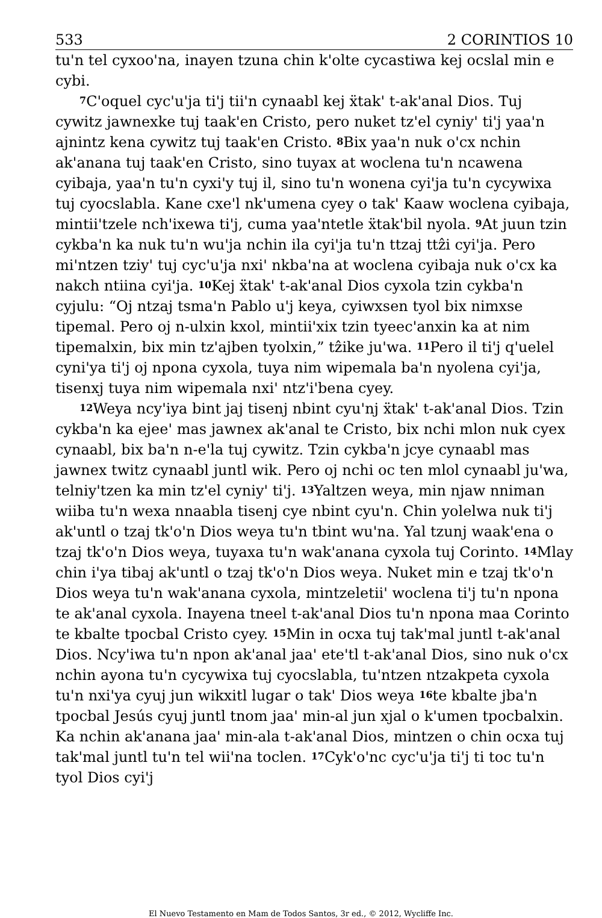533 2 CORINTIOS 10
tu'n tel cyxoo'na, inayen tzuna chin k'olte cycastiwa kej ocslal min e cybi.
<sup>7</sup>C'oquel cyc'u'ja ti'j tii'n cynaabl kej ẍtak' t-ak'anal Dios. Tuj cywitz jawnexke tuj taak'en Cristo, pero nuket tz'el cyniy' ti'j yaa'n ajnintz kena cywitz tuj taak'en Cristo. <sup>8</sup>Bix yaa'n nuk o'cx nchin ak'anana tuj taak'en Cristo, sino tuyax at woclena tu'n ncawena cyibaja, yaa'n tu'n cyxi'y tuj il, sino tu'n wonena cyi'ja tu'n cycywixa tuj cyocslabla. Kane cxe'l nk'umena cyey o tak' Kaaw woclena cyibaja, mintii'tzele nch'ixewa ti'j, cuma yaa'ntetle ẍtak'bil nyola. <sup>9</sup>At juun tzin cykba'n ka nuk tu'n wu'ja nchin ila cyi'ja tu'n ttzaj ttẑi cyi'ja. Pero mi'ntzen tziy' tuj cyc'u'ja nxi' nkba'na at woclena cyibaja nuk o'cx ka nakch ntiina cyi'ja. <sup>10</sup>Kej ẍtak' t-ak'anal Dios cyxola tzin cykba'n cyjulu: “Oj ntzaj tsma'n Pablo u'j keya, cyiwxsen tyol bix nimxse tipemal. Pero oj n-ulxin kxol, mintii'xix tzin tyeec'anxin ka at nim tipemalxin, bix min tz'ajben tyolxin,” tẑike ju'wa. <sup>11</sup>Pero il ti'j q'uelel cyni'ya ti'j oj npona cyxola, tuya nim wipemala ba'n nyolena cyi'ja, tisenxj tuya nim wipemala nxi' ntz'i'bena cyey.
<sup>12</sup> Weya ncy'iya bint jaj tisenj nbint cyu'nj ẍtak' t-ak'anal Dios. Tzin cykba'n ka ejee' mas jawnex ak'anal te Cristo, bix nchi mlon nuk cyex cynaabl, bix ba'n n-e'la tuj cywitz. Tzin cykba'n jcye cynaabl mas jawnex twitz cynaabl juntl wik. Pero oj nchi oc ten mlol cynaabl ju'wa, telniy'tzen ka min tz'el cyniy' ti'j. <sup>13</sup>Yaltzen weya, min njaw nniman wiiba tu'n wexa nnaabla tisenj cye nbint cyu'n. Chin yolelwa nuk ti'j ak'untl o tzaj tk'o'n Dios weya tu'n tbint wu'na. Yal tzunj waak'ena o tzaj tk'o'n Dios weya, tuyaxa tu'n wak'anana cyxola tuj Corinto. <sup>14</sup>Mlay chin i'ya tibaj ak'untl o tzaj tk'o'n Dios weya. Nuket min e tzaj tk'o'n Dios weya tu'n wak'anana cyxola, mintzeletii' woclena ti'j tu'n npona te ak'anal cyxola. Inayena tneel t-ak'anal Dios tu'n npona maa Corinto te kbalte tpocbal Cristo cyey. <sup>15</sup>Min in ocxa tuj tak'mal juntl t-ak'anal Dios. Ncy'iwa tu'n npon ak'anal jaa' ete'tl t-ak'anal Dios, sino nuk o'cx nchin ayona tu'n cycywixa tuj cyocslabla, tu'ntzen ntzakpeta cyxola tu'n nxi'ya cyuj jun wikxitl lugar o tak' Dios weya <sup>16</sup>te kbalte jba'n tpocbal Jesús cyuj juntl tnom jaa' min-al jun xjal o k'umen tpocbalxin. Ka nchin ak'anana jaa' min-ala t-ak'anal Dios, mintzen o chin ocxa tuj tak'mal juntl tu'n tel wii'na toclen. <sup>17</sup>Cyk'o'nc cyc'u'ja ti'j ti toc tu'n tyol Dios cyi'j
El Nuevo Testamento en Mam de Todos Santos, 3r ed., © 2012, Wycliffe Inc.